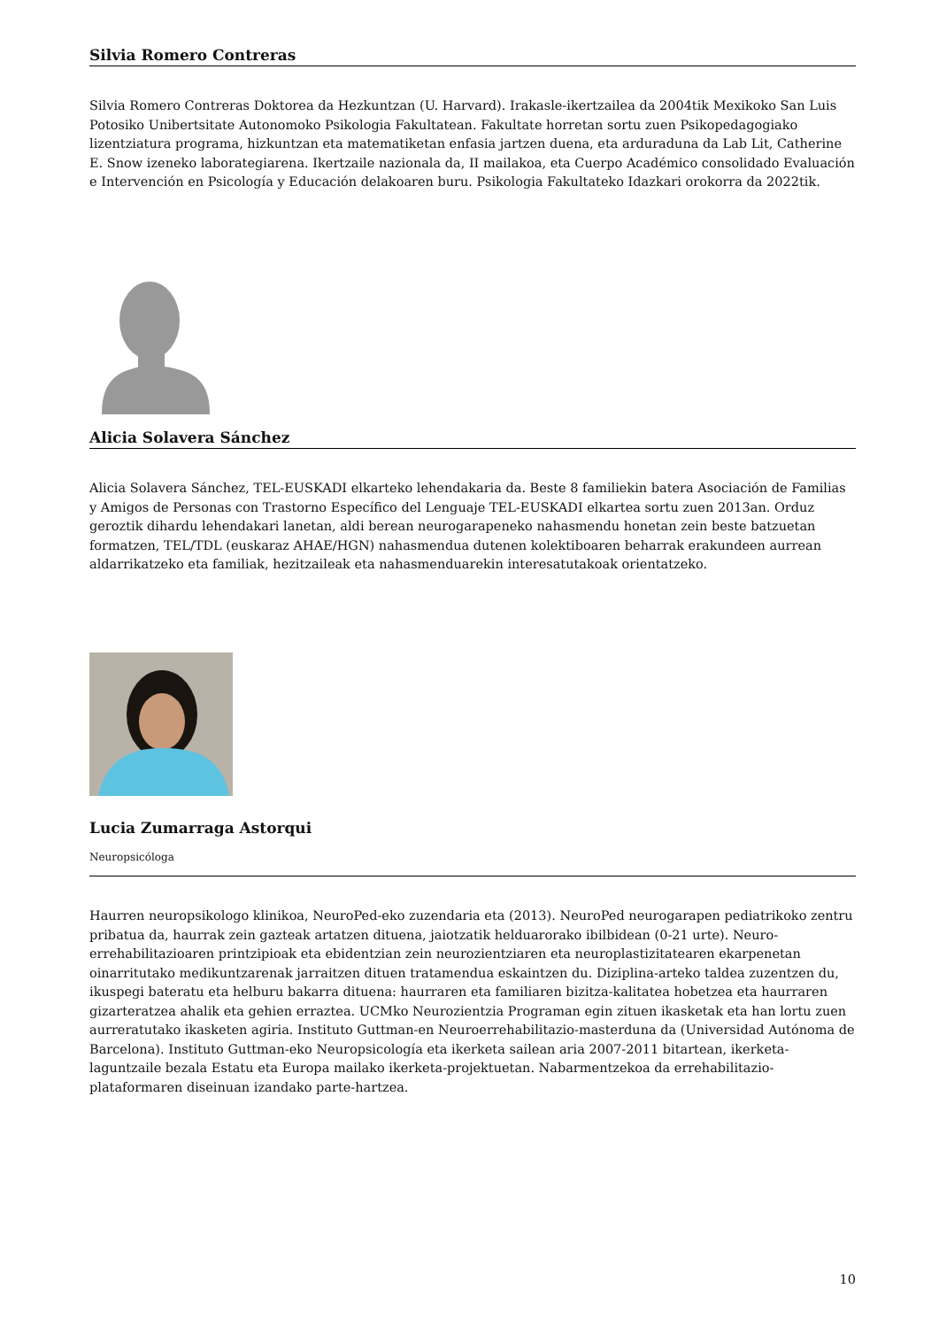Silvia Romero Contreras
Silvia Romero Contreras Doktorea da Hezkuntzan (U. Harvard). Irakasle-ikertzailea da 2004tik Mexikoko San Luis Potosiko Unibertsitate Autonomoko Psikologia Fakultatean. Fakultate horretan sortu zuen Psikopedagogiako lizentziatura programa, hizkuntzan eta matematiketan enfasia jartzen duena, eta arduraduna da Lab Lit, Catherine E. Snow izeneko laborategiarena. Ikertzaile nazionala da, II mailakoa, eta Cuerpo Académico consolidado Evaluación e Intervención en Psicología y Educación delakoaren buru. Psikologia Fakultateko Idazkari orokorra da 2022tik.
Alicia Solavera Sánchez
Alicia Solavera Sánchez, TEL-EUSKADI elkarteko lehendakaria da. Beste 8 familiekin batera Asociación de Familias y Amigos de Personas con Trastorno Específico del Lenguaje TEL-EUSKADI elkartea sortu zuen 2013an. Orduz geroztik dihardu lehendakari lanetan, aldi berean neurogarapeneko nahasmendu honetan zein beste batzuetan formatzen, TEL/TDL (euskaraz AHAE/HGN) nahasmendua dutenen kolektiboaren beharrak erakundeen aurrean aldarrikatzeko eta familiak, hezitzaileak eta nahasmenduarekin interesatutakoak orientatzeko.
Lucia Zumarraga Astorqui
Neuropsicóloga
Haurren neuropsikologo klinikoa, NeuroPed-eko zuzendaria eta (2013). NeuroPed neurogarapen pediatrikoko zentru pribatua da, haurrak zein gazteak artatzen dituena, jaiotzatik helduarorako ibilbidean (0-21 urte). Neuro-errehabilitazioaren printzipioak eta ebidentzian zein neurozientziaren eta neuroplastizitatearen ekarpenetan oinarritutako medikuntzarenak jarraitzen dituen tratamendua eskaintzen du. Diziplina-arteko taldea zuzentzen du, ikuspegi bateratu eta helburu bakarra dituena: haurraren eta familiaren bizitza-kalitatea hobetzea eta haurraren gizarteratzea ahalik eta gehien erraztea. UCMko Neurozientzia Programan egin zituen ikasketak eta han lortu zuen aurreratutako ikasketen agiria. Instituto Guttman-en Neuroerrehabilitazio-masterduna da (Universidad Autónoma de Barcelona). Instituto Guttman-eko Neuropsicología eta ikerketa sailean aria 2007-2011 bitartean, ikerketa-laguntzaile bezala Estatu eta Europa mailako ikerketa-projektuetan. Nabarmentzekoa da errehabilitazio-plataformaren diseinuan izandako parte-hartzea.
10